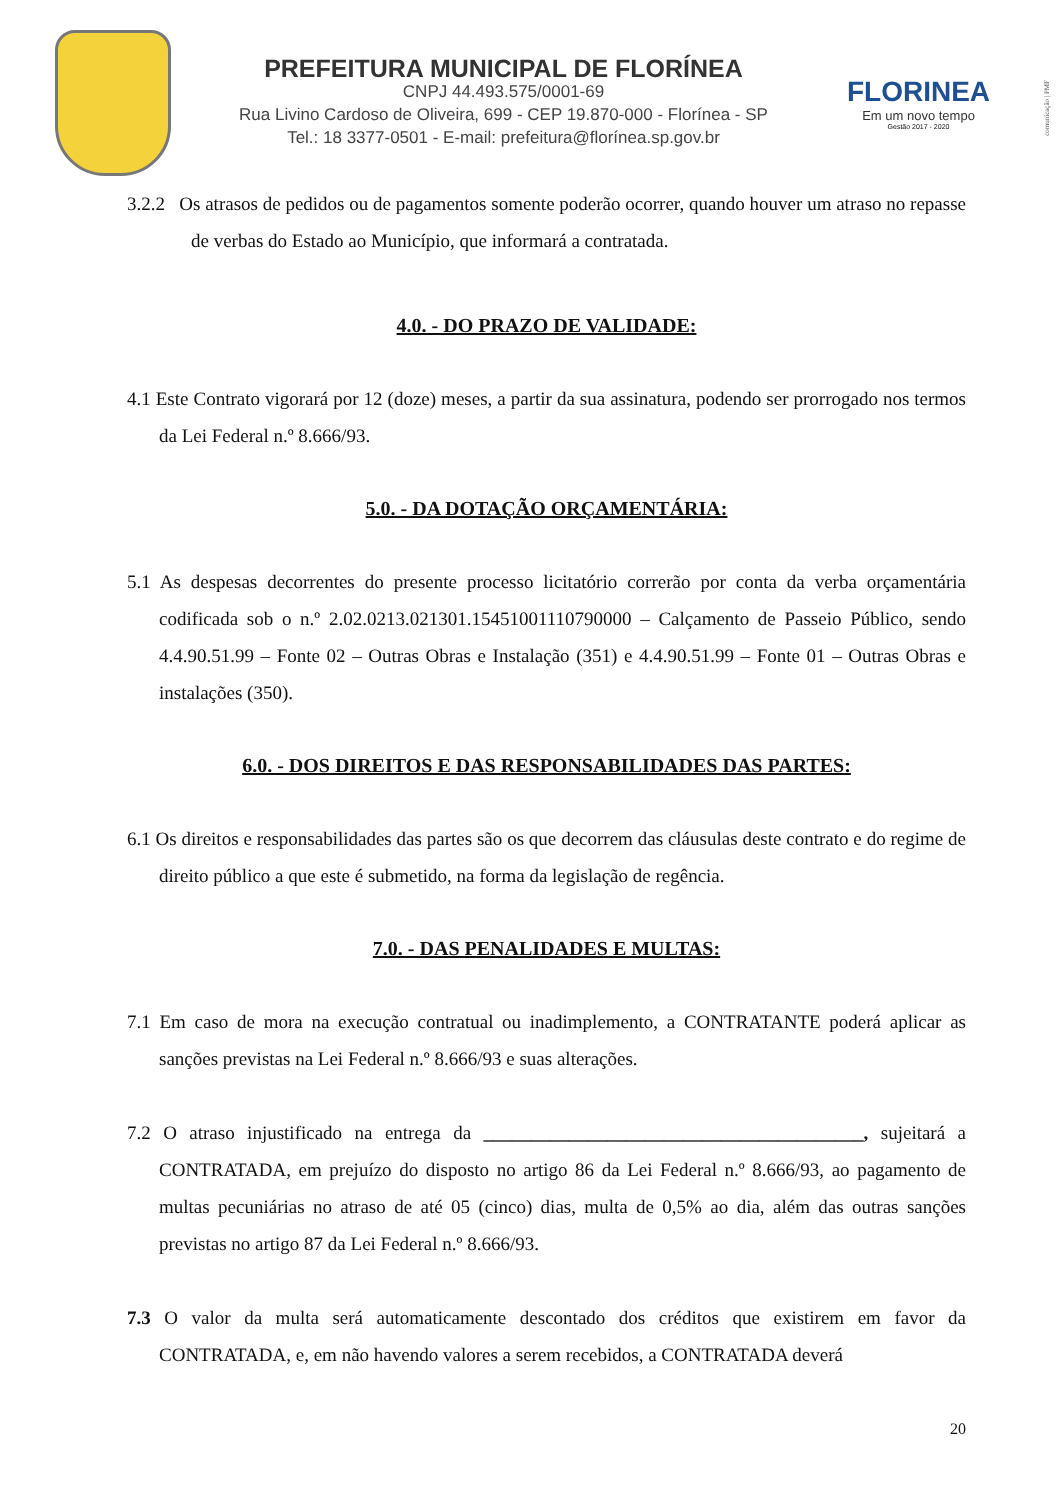PREFEITURA MUNICIPAL DE FLORÍNEA
CNPJ 44.493.575/0001-69
Rua Livino Cardoso de Oliveira, 699 - CEP 19.870-000 - Florínea - SP
Tel.: 18 3377-0501 - E-mail: prefeitura@florínea.sp.gov.br
FLORINEA
Em um novo tempo
Gestão 2017 - 2020
comunicação | PMF
3.2.2 Os atrasos de pedidos ou de pagamentos somente poderão ocorrer, quando houver um atraso no repasse de verbas do Estado ao Município, que informará a contratada.
4.0. - DO PRAZO DE VALIDADE:
4.1 Este Contrato vigorará por 12 (doze) meses, a partir da sua assinatura, podendo ser prorrogado nos termos da Lei Federal n.º 8.666/93.
5.0. - DA DOTAÇÃO ORÇAMENTÁRIA:
5.1 As despesas decorrentes do presente processo licitatório correrão por conta da verba orçamentária codificada sob o n.º 2.02.0213.021301.15451001110790000 – Calçamento de Passeio Público, sendo 4.4.90.51.99 – Fonte 02 – Outras Obras e Instalação (351) e 4.4.90.51.99 – Fonte 01 – Outras Obras e instalações (350).
6.0. - DOS DIREITOS E DAS RESPONSABILIDADES DAS PARTES:
6.1 Os direitos e responsabilidades das partes são os que decorrem das cláusulas deste contrato e do regime de direito público a que este é submetido, na forma da legislação de regência.
7.0. - DAS PENALIDADES E MULTAS:
7.1 Em caso de mora na execução contratual ou inadimplemento, a CONTRATANTE poderá aplicar as sanções previstas na Lei Federal n.º 8.666/93 e suas alterações.
7.2 O atraso injustificado na entrega da ________________________________________, sujeitará a CONTRATADA, em prejuízo do disposto no artigo 86 da Lei Federal n.º 8.666/93, ao pagamento de multas pecuniárias no atraso de até 05 (cinco) dias, multa de 0,5% ao dia, além das outras sanções previstas no artigo 87 da Lei Federal n.º 8.666/93.
7.3 O valor da multa será automaticamente descontado dos créditos que existirem em favor da CONTRATADA, e, em não havendo valores a serem recebidos, a CONTRATADA deverá
20